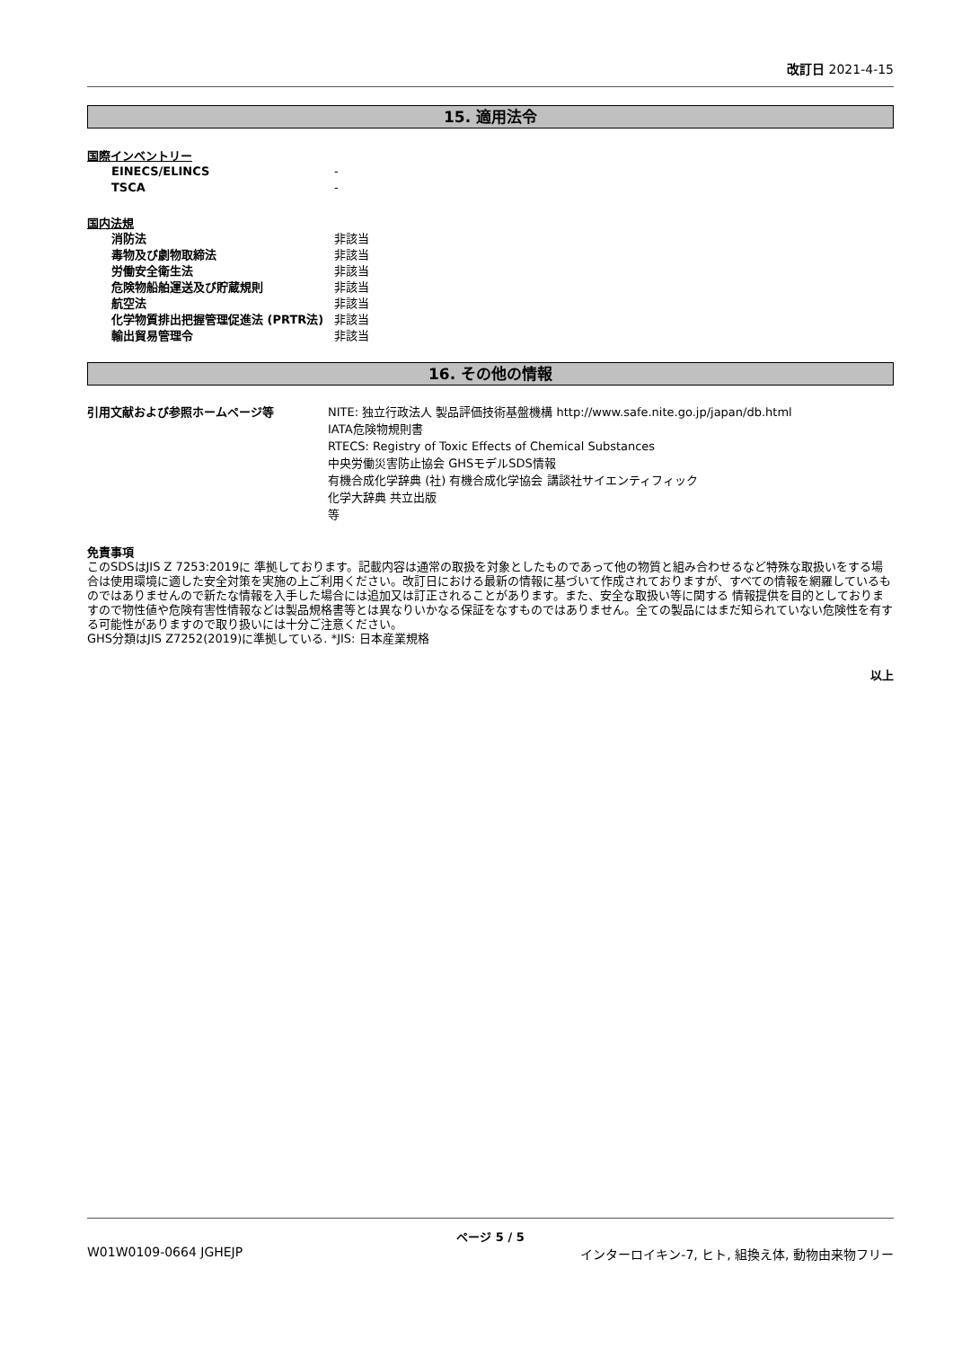改訂日 2021-4-15
15. 適用法令
国際インベントリー
EINECS/ELINCS -
TSCA -
国内法規
消防法 非該当
毒物及び劇物取締法 非該当
労働安全衛生法 非該当
危険物船舶運送及び貯蔵規則 非該当
航空法 非該当
化学物質排出把握管理促進法 (PRTR法) 非該当
輸出貿易管理令 非該当
16. その他の情報
引用文献および参照ホームページ等 NITE: 独立行政法人 製品評価技術基盤機構 http://www.safe.nite.go.jp/japan/db.html
IATA危険物規則書
RTECS: Registry of Toxic Effects of Chemical Substances
中央労働災害防止協会 GHSモデルSDS情報
有機合成化学辞典 (社) 有機合成化学協会 講談社サイエンティフィック
化学大辞典 共立出版
等
免責事項
このSDSはJIS Z 7253:2019に 準拠しております。記載内容は通常の取扱を対象としたものであって他の物質と組み合わせるなど特殊な取扱いをする場合は使用環境に適した安全対策を実施の上ご利用ください。改訂日における最新の情報に基づいて作成されておりますが、すべての情報を網羅しているものではありませんので新たな情報を入手した場合には追加又は訂正されることがあります。また、安全な取扱い等に関する 情報提供を目的としておりますので物性値や危険有害性情報などは製品規格書等とは異なりいかなる保証をなすものではありません。全ての製品にはまだ知られていない危険性を有する可能性がありますので取り扱いには十分ご注意ください。
GHS分類はJIS Z7252(2019)に準拠している. *JIS: 日本産業規格
以上
ページ 5 / 5
W01W0109-0664 JGHEJP インターロイキン-7, ヒト, 組換え体, 動物由来物フリー